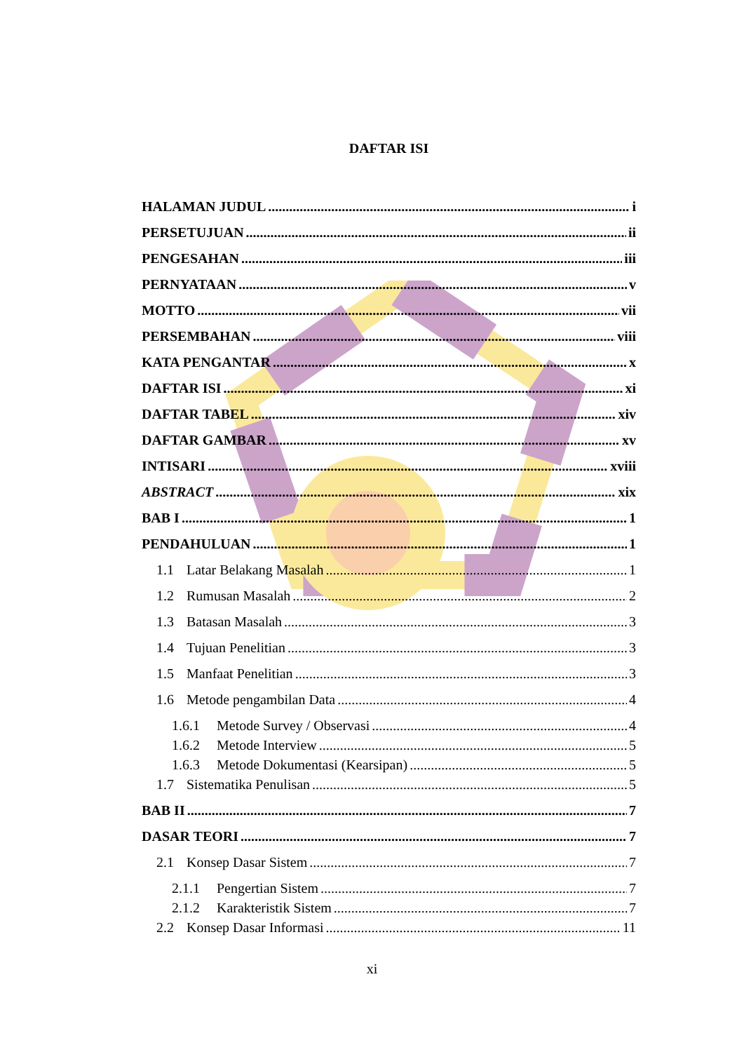DAFTAR ISI
HALAMAN JUDUL i
PERSETUJUAN ii
PENGESAHAN iii
PERNYATAAN v
MOTTO vii
PERSEMBAHAN viii
KATA PENGANTAR x
DAFTAR ISI xi
DAFTAR TABEL xiv
DAFTAR GAMBAR xv
INTISARI xviii
ABSTRACT xix
BAB I 1
PENDAHULUAN 1
1.1 Latar Belakang Masalah 1
1.2 Rumusan Masalah 2
1.3 Batasan Masalah 3
1.4 Tujuan Penelitian 3
1.5 Manfaat Penelitian 3
1.6 Metode pengambilan Data 4
1.6.1 Metode Survey / Observasi 4
1.6.2 Metode Interview 5
1.6.3 Metode Dokumentasi (Kearsipan) 5
1.7 Sistematika Penulisan 5
BAB II 7
DASAR TEORI 7
2.1 Konsep Dasar Sistem 7
2.1.1 Pengertian Sistem 7
2.1.2 Karakteristik Sistem 7
2.2 Konsep Dasar Informasi 11
xi